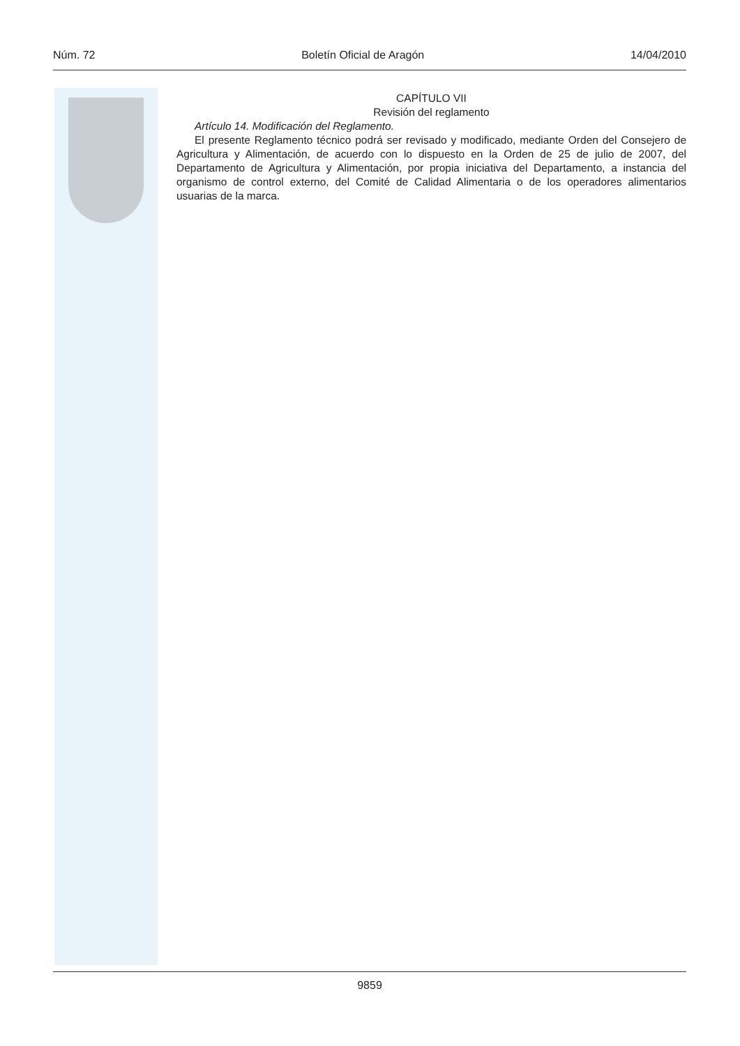Núm. 72 Boletín Oficial de Aragón 14/04/2010
CAPÍTULO VII
Revisión del reglamento
Artículo 14. Modificación del Reglamento.
El presente Reglamento técnico podrá ser revisado y modificado, mediante Orden del Consejero de Agricultura y Alimentación, de acuerdo con lo dispuesto en la Orden de 25 de julio de 2007, del Departamento de Agricultura y Alimentación, por propia iniciativa del Departamento, a instancia del organismo de control externo, del Comité de Calidad Alimentaria o de los operadores alimentarios usuarias de la marca.
9859